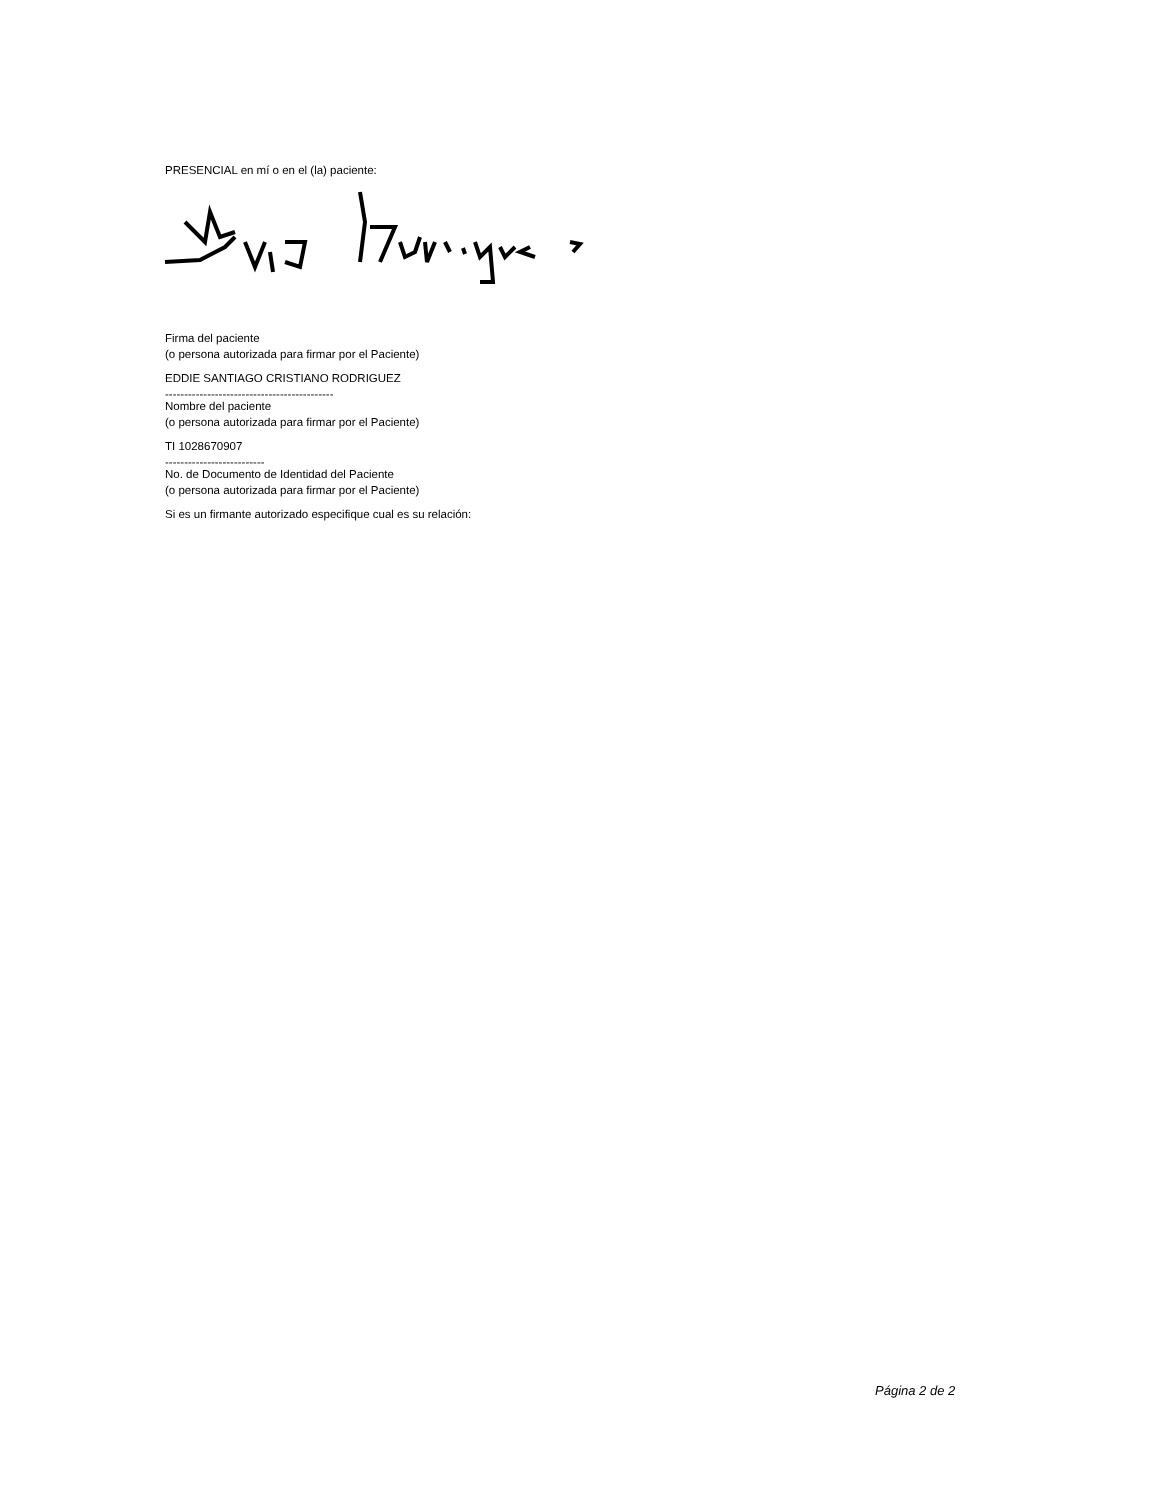PRESENCIAL en mí o en el (la) paciente:
Firma del paciente
(o persona autorizada para firmar por el Paciente)
EDDIE SANTIAGO CRISTIANO RODRIGUEZ
--------------------------------------------
Nombre del paciente
(o persona autorizada para firmar por el Paciente)
TI 1028670907
--------------------------
No. de Documento de Identidad del Paciente
(o persona autorizada para firmar por el Paciente)
Si es un firmante autorizado especifique cual es su relación:
Página 2 de 2